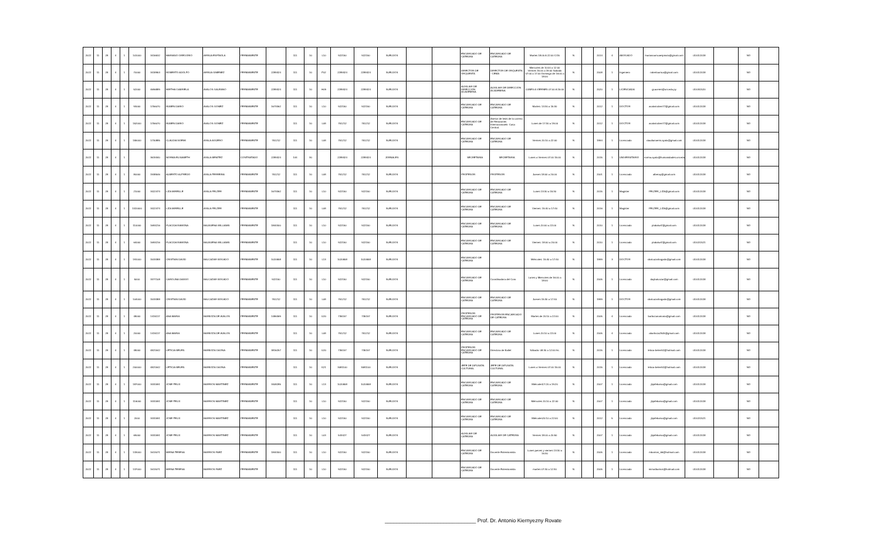| 2022 | 11 | 28 | 4 | 1 | 101000 | 3416532 | MARIANO GREGORIO | ARRUA ESPÍNOLA | PERMANENTE | | 111 | 10 | L10 | 922150 | 922150 | SUELDOS | | | ENCARGADO DE CATEDRA | ENCARGADO DE CATEDRA | Martes 18:00 A 22:00 C/15 | N | | 2014 | 4 | ABOGADO | marianoarruaespinola@gmail.com | 01/01/2018 | | NO | |
| 2022 | 11 | 28 | 4 | 1 | 70000 | 3418953 | ROBERTO ADOLFO | ARRUA GIMENEZ | PERMANENTE | 2289324 | 111 | 10 | F02 | 2289324 | 2289324 | SUELDOS | | | DIRECTOR DE ORQUESTA | DIRECTOR DE ORQUESTA - CEMA | Miercoles de 10:00 a 12:00 Viernes 15:00 a 19:00 Sabado 07:00 a 17:00 Domingo de 16:00 a 18:00 | N | | 2008 | 1 | Ingeniero | robertoarrua@gmail.com | 01/01/2018 | | NO | |
| 2022 | 11 | 28 | 4 | 1 | 52000 | 4696889 | MIRTHA GABRIELA | AVALOS GALEANO | PERMANENTE | 2289324 | 111 | 10 | H09 | 2289324 | 2289324 | SUELDOS | | | AUXILIAR DE DIRECCION ACADEMINA | AUXILIAR DE DIRECCION ACADEMINA | LUNES A VIERNES 07:00 A 15:00 | N | | 2020 | 1 | LICENCIADA | gcaceres@uni.edu.py | 01/03/2020 | | NO | |
| 2022 | 11 | 28 | 4 | 1 | 93000 | 1756070 | RUBEN DARIO | AVALOS GOMEZ | PERMANENTE | 1673362 | 111 | 10 | L10 | 922150 | 922150 | SUELDOS | | | ENCARGADO DE CATEDRA | ENCARGADO DE CATEDRA | Martes: 13:30 a 15:30 | N | | 2012 | 1 | DOCTOR | avalosruben77@gmail.com | 01/01/2018 | | NO | |
| 2022 | 11 | 28 | 4 | 1 | 152000 | 1756070 | RUBEN DARIO | AVALOS GOMEZ | PERMANENTE | | 111 | 10 | L08 | 751212 | 751212 | SUELDOS | | | ENCARGADO DE CATEDRA | Asesor de tesis de la carrera de Relaciones Internacionaels- Casa Central. | Lunes de 17:30 a 19:00 | N | | 2012 | 1 | DOCTOR | avalosruben77@gmail.com | 01/01/2018 | | NO | |
| 2022 | 11 | 28 | 4 | 1 | 155000 | 1730885 | CLAUDIA NOEMI | AYALA AGÜERO | PERMANENTE | 751212 | 111 | 10 | L08 | 751212 | 751212 | SUELDOS | | | ENCARGADO DE CATEDRA | ENCARGADO DE CATEDRA | Viernes 20:10 a 22:00 | N | | 1994 | 1 | Licenciado | claudianoemi.ayala@gmail.com | 01/01/2018 | | NO | |
| 2022 | 11 | 28 | 4 | 1 | | 3619340 | NORMA ELISABETH | AYALA BENITEZ | CONTRATADO | 2289324 | 144 | 30 | | 2289324 | 2289324 | JORNALES | | | SECRETARIA | SECRETARIA | Lunes a Viernes 07:00 15:00 | N | | 2015 | 1 | UNIVERSITARIO | norma.ayala@humanidades.uni.edu.py | 01/01/2018 | | NO | |
| 2022 | 11 | 28 | 4 | 1 | 80000 | 1938546 | ALBERTO ALFREDO | AYALA FERREIRA | PERMANENTE | 751212 | 111 | 10 | L08 | 751212 | 751212 | SUELDOS | | | PROFESOR | PROFESOR | Jueves 18:00 a 20:00 | N | | 2001 | 1 | Licenciado | alberay@gmail.com | 01/01/2018 | | NO | |
| 2022 | 11 | 28 | 4 | 1 | 21000 | 3422473 | LIZA MIREILLE | AYALA PELZER | PERMANENTE | 1673362 | 111 | 10 | L10 | 922150 | 922150 | SUELDOS | | | ENCARGADO DE CATEDRA | ENCARGADO DE CATEDRA | Lunes 13:30 a 15:30 | N | | 2015 | 1 | Magister | PELZER_LIZA@gmail.com | 01/01/2018 | | NO | |
| 2022 | 11 | 28 | 4 | 1 | 1320000 | 3422473 | LIZA MIREILLE | AYALA PELZER | PERMANENTE | | 111 | 10 | L08 | 751212 | 751212 | SUELDOS | | | ENCARGADO DE CATEDRA | ENCARGADO DE CATEDRA | Viernes: 15:40 a 17:40 | N | | 2016 | 1 | Magister | PELZER_LIZA@gmail.com | 01/01/2018 | | NO | |
| 2022 | 11 | 28 | 4 | 1 | 110000 | 1693216 | PLACIDA RAMONA | BALBUENA WILLIAMS | PERMANENTE | 1844300 | 111 | 10 | L10 | 922150 | 922150 | SUELDOS | | | ENCARGADO DE CATEDRA | ENCARGADO DE CATEDRA | Lunes 20:00 a 22:00 | N | | 2010 | 1 | Licenciado | plabalwi7@gmail.com | 01/01/2018 | | NO | |
| 2022 | 11 | 28 | 4 | 1 | 64000 | 1693216 | PLACIDA RAMONA | BALBUENA WILLIAMS | PERMANENTE | | 111 | 10 | L10 | 922150 | 922150 | SUELDOS | | | ENCARGADO DE CATEDRA | ENCARGADO DE CATEDRA | Viernes: 18:00 a 20:00 | N | | 2010 | 1 | Licenciado | plabalwi7@gmail.com | 01/02/2021 | | NO | |
| 2022 | 11 | 28 | 4 | 1 | 191000 | 1533388 | CRISTIAN DAVID | BALCAZAR BOGADO | PERMANENTE | 1020558 | 111 | 10 | L13 | 1020558 | 1020558 | SUELDOS | | | ENCARGADO DE CATEDRA | | Miércoles: 15:40 a 17:40 | N | | 1999 | 3 | DOCTOR | cbalcazarbogado@gmail.com | 01/01/2018 | | NO | |
| 2022 | 11 | 28 | 4 | 1 | 5000 | 3377108 | CAROLINA DAISSY | BALCAZAR BOGADO | PERMANENTE | 922150 | 111 | 10 | L10 | 922150 | 922150 | SUELDOS | | | ENCARGADO DE CATEDRA | Coordinadora del Coro | Lunes y Miercoles de 16:00 a 18:00 | N | | 2005 | 1 | Licenciado | daybalcazar@gmail.com | 01/01/2018 | | NO | |
| 2022 | 11 | 28 | 4 | 1 | 104000 | 1533388 | CRISTIAN DAVID | BALCAZAR BOGADO | PERMANENTE | 751212 | 111 | 10 | L08 | 751212 | 751212 | SUELDOS | | | ENCARGADO DE CATEDRA | ENCARGADO DE CATEDRA | Jueves 15:30 a 17:40 | N | | 1999 | 1 | DOCTOR | cbalcazarbogado@gmail.com | 01/01/2018 | | NO | |
| 2022 | 11 | 28 | 4 | 1 | 48000 | 1415117 | ANA MARIA | BARBOZA DE AVALOS | PERMANENTE | 1486369 | 111 | 10 | U20 | 735157 | 735157 | SUELDOS | | | PROFESOR ENCARGADO DE CATEDRA | PROFESOR ENCARGADO DE CATEDRA | Martes de 20:10 a 22:00 | N | | 2005 | 4 | Licenciado | barbozanamaria@gmail.com | 01/01/2018 | | NO | |
| 2022 | 11 | 28 | 4 | 1 | 20000 | 1415117 | ANA MARIA | BARBOZA DE AVALOS | PERMANENTE | | 111 | 10 | L08 | 751212 | 751212 | SUELDOS | | | ENCARGADO DE CATEDRA | ENCARGADO DE CATEDRA | Lunes 20:10 a 22:00 | N | | 2005 | 4 | Licenciado | abarboza2505@gmail.com | 01/01/2018 | | NO | |
| 2022 | 11 | 28 | 4 | 1 | 48000 | 4821542 | LETICIA BELEN | BARBOZA GAONA | PERMANENTE | 3816257 | 111 | 10 | U20 | 735157 | 735157 | SUELDOS | | | PROFESOR ENCARGADO DE CATEDRA | Directora de Ballet | Sábado: 08:30 a 12:00 hs. | N | | 2015 | 1 | Licenciado | leticia-belen92@hotmail.com | 01/01/2018 | | NO | |
| 2022 | 11 | 28 | 4 | 1 | 200000 | 4821542 | LETICIA BELEN | BARBOZA GAONA | PERMANENTE | | 111 | 10 | K21 | 3081100 | 3081100 | SUELDOS | | | JEFE DE DIFUSIÓN CULTURAL | JEFE DE DIFUSIÓN CULTURAL | Lunes a Viernes 07:00 15:00 | N | | 2015 | 1 | Licenciado | leticia-belen92@hotmail.com | 01/01/2018 | | NO | |
| 2022 | 11 | 28 | 4 | 1 | 187000 | 3431591 | JOSE FELIX | BARRIOS MARTINEZ | PERMANENTE | 3408285 | 111 | 10 | L13 | 1020558 | 1020558 | SUELDOS | | | ENCARGADO DE CATEDRA | ENCARGADO DE CATEDRA | Miércoles17:20 a 19:20 | N | | 2007 | 1 | Licenciado | jbjofebama@gmail.com | 01/01/2018 | | NO | |
| 2022 | 11 | 28 | 4 | 1 | 116000 | 3431591 | JOSE FELIX | BARRIOS MARTINEZ | PERMANENTE | | 111 | 10 | L10 | 922150 | 922150 | SUELDOS | | | ENCARGADO DE CATEDRA | ENCARGADO DE CATEDRA | Miércoles 20:10 a 22:00 | N | | 2007 | 1 | Licenciado | jbjofebama@gmail.com | 01/01/2018 | | NO | |
| 2022 | 11 | 28 | 4 | 1 | 2000 | 3431591 | JOSE FELIX | BARRIOS MARTINEZ | PERMANENTE | | 111 | 10 | L10 | 922150 | 922150 | SUELDOS | | | ENCARGADO DE CATEDRA | ENCARGADO DE CATEDRA | Miércoles20:10 a 22:00 | N | | 2012 | 5 | Licenciado | jbjofebama@gmail.com | 01/02/2021 | | NO | |
| 2022 | 11 | 28 | 4 | 1 | 69000 | 3431591 | JOSE FELIX | BARRIOS MARTINEZ | PERMANENTE | | 111 | 10 | L03 | 543427 | 543427 | SUELDOS | | | AUXILIAR DE CATEDRA | AUXILIAR DE CATEDRA | Viernes 18:00 a 20:50 | N | | 2007 | 1 | Licenciado | jbjofebama@gmail.com | 01/01/2018 | | NO | |
| 2022 | 11 | 28 | 4 | 1 | 133000 | 1613071 | MIRNA TERESA | BARRIOS PAEZ | PERMANENTE | 1844300 | 111 | 10 | L10 | 922150 | 922150 | SUELDOS | | | ENCARGADO DE CATEDRA | Docente Extensionista | Lunes jueves y viernes 13:30 a 16:30 | N | | 2005 | 1 | Licenciado | mbarrios_66@hotmail.com | 01/01/2018 | | NO | |
| 2022 | 11 | 28 | 4 | 1 | 137000 | 1613071 | MIRNA TERESA | BARRIOS PAEZ | PERMANENTE | | 111 | 10 | L10 | 922150 | 922150 | SUELDOS | | | ENCARGADO DE CATEDRA | Docente Extensionista | martes 07:30 a 12:30 | N | | 2005 | 1 | Licenciado | mirnatbarrios@hotmail.com | 01/01/2018 | | NO | |
_______________________________ Prof. Dr. Antonio Kiernyezny Rovate